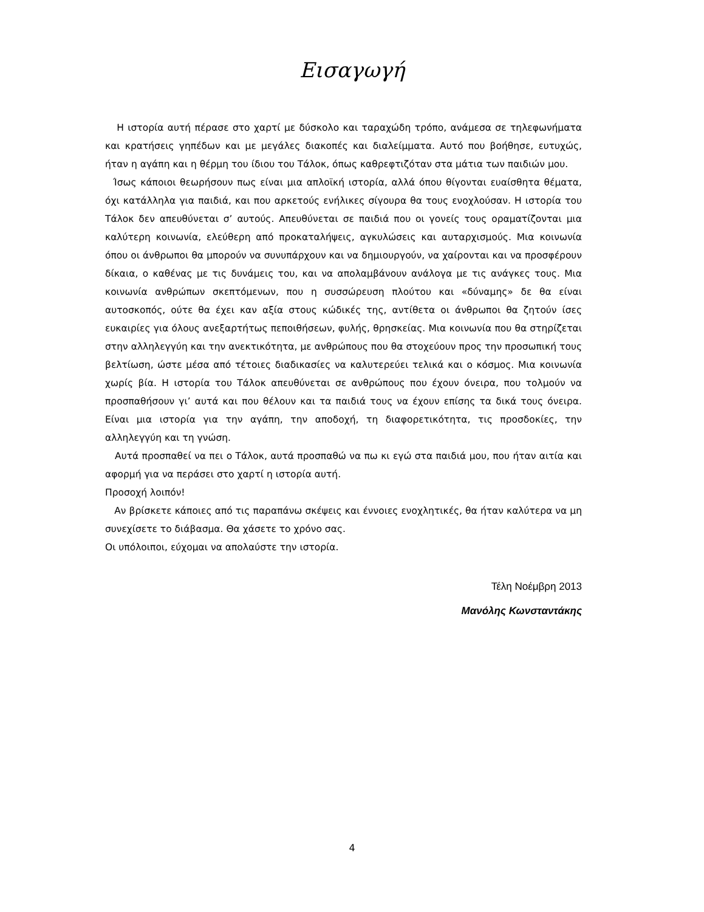Εισαγωγή
Η ιστορία αυτή πέρασε στο χαρτί με δύσκολο και ταραχώδη τρόπο, ανάμεσα σε τηλεφωνήματα και κρατήσεις γηπέδων και με μεγάλες διακοπές και διαλείμματα. Αυτό που βοήθησε, ευτυχώς, ήταν η αγάπη και η θέρμη του ίδιου του Τάλοκ, όπως καθρεφτιζόταν στα μάτια των παιδιών μου.
Ίσως κάποιοι θεωρήσουν πως είναι μια απλοϊκή ιστορία, αλλά όπου θίγονται ευαίσθητα θέματα, όχι κατάλληλα για παιδιά, και που αρκετούς ενήλικες σίγουρα θα τους ενοχλούσαν. Η ιστορία του Τάλοκ δεν απευθύνεται σ’ αυτούς. Απευθύνεται σε παιδιά που οι γονείς τους οραματίζονται μια καλύτερη κοινωνία, ελεύθερη από προκαταλήψεις, αγκυλώσεις και αυταρχισμούς. Μια κοινωνία όπου οι άνθρωποι θα μπορούν να συνυπάρχουν και να δημιουργούν, να χαίρονται και να προσφέρουν δίκαια, ο καθένας με τις δυνάμεις του, και να απολαμβάνουν ανάλογα με τις ανάγκες τους. Μια κοινωνία ανθρώπων σκεπτόμενων, που η συσσώρευση πλούτου και «δύναμης» δε θα είναι αυτοσκοπός, ούτε θα έχει καν αξία στους κώδικές της, αντίθετα οι άνθρωποι θα ζητούν ίσες ευκαιρίες για όλους ανεξαρτήτως πεποιθήσεων, φυλής, θρησκείας. Μια κοινωνία που θα στηρίζεται στην αλληλεγγύη και την ανεκτικότητα, με ανθρώπους που θα στοχεύουν προς την προσωπική τους βελτίωση, ώστε μέσα από τέτοιες διαδικασίες να καλυτερεύει τελικά και ο κόσμος. Μια κοινωνία χωρίς βία. Η ιστορία του Τάλοκ απευθύνεται σε ανθρώπους που έχουν όνειρα, που τολμούν να προσπαθήσουν γι’ αυτά και που θέλουν και τα παιδιά τους να έχουν επίσης τα δικά τους όνειρα. Είναι μια ιστορία για την αγάπη, την αποδοχή, τη διαφορετικότητα, τις προσδοκίες, την αλληλεγγύη και τη γνώση.
Αυτά προσπαθεί να πει ο Τάλοκ, αυτά προσπαθώ να πω κι εγώ στα παιδιά μου, που ήταν αιτία και αφορμή για να περάσει στο χαρτί η ιστορία αυτή.
Προσοχή λοιπόν!
Αν βρίσκετε κάποιες από τις παραπάνω σκέψεις και έννοιες ενοχλητικές, θα ήταν καλύτερα να μη συνεχίσετε το διάβασμα. Θα χάσετε το χρόνο σας.
Οι υπόλοιποι, εύχομαι να απολαύστε την ιστορία.
Τέλη Νοέμβρη 2013
Μανόλης Κωνσταντάκης
4